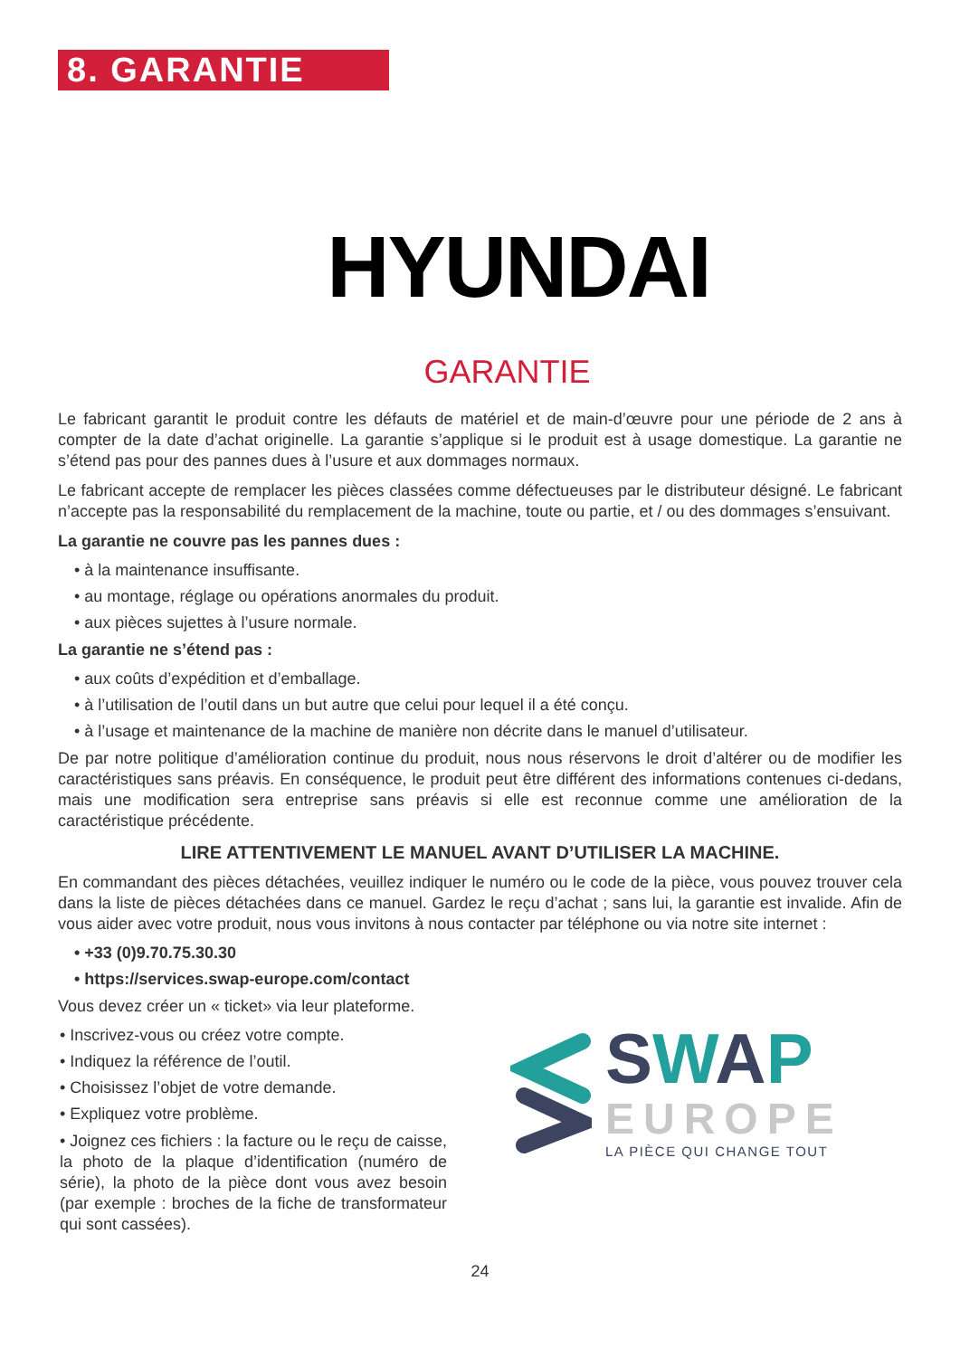8. GARANTIE
HYUNDAI
GARANTIE
Le fabricant garantit le produit contre les défauts de matériel et de main-d’œuvre pour une période de 2 ans à compter de la date d’achat originelle. La garantie s’applique si le produit est à usage domestique. La garantie ne s’étend pas pour des pannes dues à l’usure et aux dommages normaux.
Le fabricant accepte de remplacer les pièces classées comme défectueuses par le distributeur désigné. Le fabricant n’accepte pas la responsabilité du remplacement de la machine, toute ou partie, et / ou des dommages s’ensuivant.
La garantie ne couvre pas les pannes dues :
• à la maintenance insuffisante.
• au montage, réglage ou opérations anormales du produit.
• aux pièces sujettes à l’usure normale.
La garantie ne s’étend pas :
• aux coûts d’expédition et d’emballage.
• à l’utilisation de l’outil dans un but autre que celui pour lequel il a été conçu.
• à l’usage et maintenance de la machine de manière non décrite dans le manuel d’utilisateur.
De par notre politique d’amélioration continue du produit, nous nous réservons le droit d’altérer ou de modifier les caractéristiques sans préavis. En conséquence, le produit peut être différent des informations contenues ci-dedans, mais une modification sera entreprise sans préavis si elle est reconnue comme une amélioration de la caractéristique précédente.
LIRE ATTENTIVEMENT LE MANUEL AVANT D’UTILISER LA MACHINE.
En commandant des pièces détachées, veuillez indiquer le numéro ou le code de la pièce, vous pouvez trouver cela dans la liste de pièces détachées dans ce manuel. Gardez le reçu d’achat ; sans lui, la garantie est invalide. Afin de vous aider avec votre produit, nous vous invitons à nous contacter par téléphone ou via notre site internet :
• +33 (0)9.70.75.30.30
• https://services.swap-europe.com/contact
Vous devez créer un « ticket» via leur plateforme.
• Inscrivez-vous ou créez votre compte.
• Indiquez la référence de l’outil.
• Choisissez l’objet de votre demande.
• Expliquez votre problème.
• Joignez ces fichiers : la facture ou le reçu de caisse, la photo de la plaque d’identification (numéro de série), la photo de la pièce dont vous avez besoin (par exemple : broches de la fiche de transformateur qui sont cassées).
SWAP
EUROPE
LA PIÈCE QUI CHANGE TOUT
24